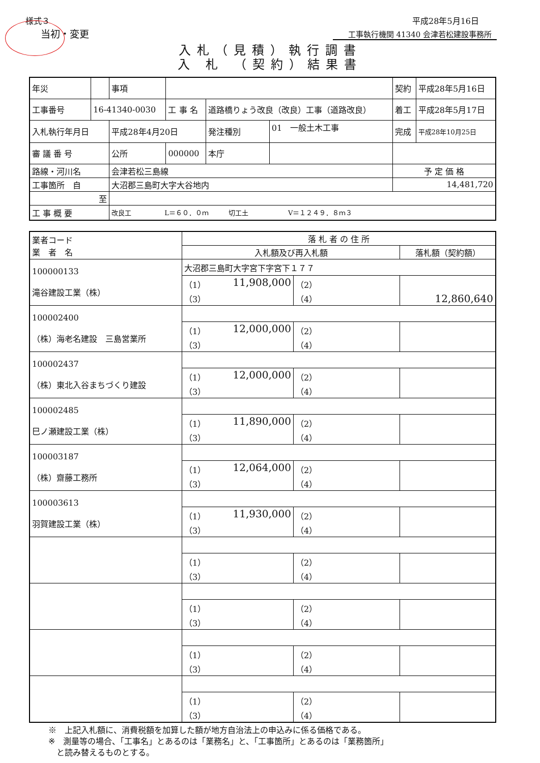様式３ 平成28年5月16日
当初・変更 工事執行機関 41340 会津若松建設事務所
入札（見積）執行調書
入 札 （契約）結果書
| 年災 | | 事項 | | | | 契約 | 平成28年5月16日 |
| 工事番号 | 16-41340-0030 | | 工 事 名 | 道路橋りょう改良（改良）工事（道路改良） | | 着工 | 平成28年5月17日 |
| 入札執行年月日 | | 平成28年4月20日 | | 発注種別 | 01 一般土木工事 | 完成 | 平成28年10月25日 |
| 審 議 番 号 | | 公所 | 000000 | 本庁 | | | |
| 路線・河川名 | | 会津若松三島線 | | | | 予 定 価 格 | |
| 工事箇所 自 | | 大沼郡三島町大字大谷地内 | | | | 14,481,720 | |
| 至 | | | | | | | |
| 工 事 概 要 | | 改良工 L＝６０．０ｍ 切工土 V＝１２４９．８ｍ３ | | | | | |
| 業者コード 業 者 名 | 落 札 者 の 住 所 | | |
| | 入札額及び再入札額 | | 落札額（契約額） |
| 100000133 滝谷建設工業（株） | 大沼郡三島町大字宮下字宮下１７７ | | |
| | （1） 11,908,000 （3） | （2） （4） | 12,860,640 |
| 100002400 （株）海老名建設 三島営業所 | | | |
| | （1） 12,000,000 （3） | （2） （4） | |
| 100002437 （株）東北入谷まちづくり建設 | | | |
| | （1） 12,000,000 （3） | （2） （4） | |
| 100002485 巳ノ瀬建設工業（株） | | | |
| | （1） 11,890,000 （3） | （2） （4） | |
| 100003187 （株）齋藤工務所 | | | |
| | （1） 12,064,000 （3） | （2） （4） | |
| 100003613 羽賀建設工業（株） | | | |
| | （1） 11,930,000 （3） | （2） （4） | |
| | （1） （3） | （2） （4） | |
| | （1） （3） | （2） （4） | |
| | （1） （3） | （2） （4） | |
| | （1） （3） | （2） （4） | |
※　上記入札額に、消費税額を加算した額が地方自治法上の申込みに係る価格である。
※　測量等の場合、「工事名」とあるのは「業務名」と、「工事箇所」とあるのは「業務箇所」
　と読み替えるものとする。